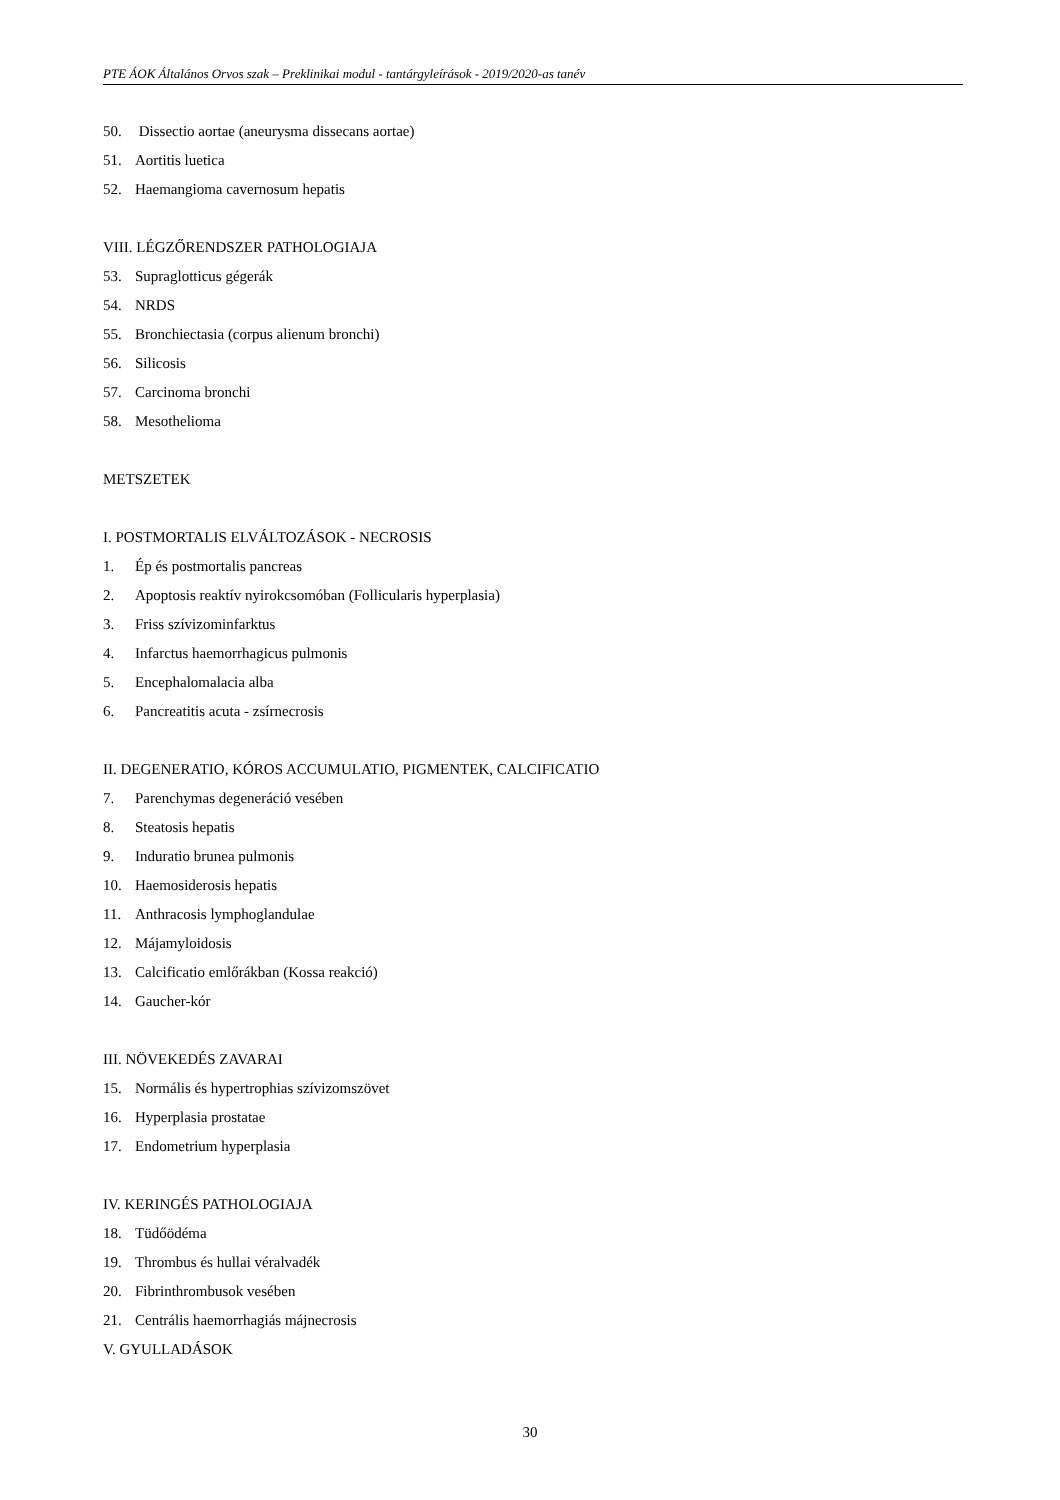PTE ÁOK Általános Orvos szak – Preklinikai modul - tantárgyleírások - 2019/2020-as tanév
50. Dissectio aortae (aneurysma dissecans aortae)
51. Aortitis luetica
52. Haemangioma cavernosum hepatis
VIII. LÉGZŐRENDSZER PATHOLOGIAJA
53. Supraglotticus gégerák
54. NRDS
55. Bronchiectasia (corpus alienum bronchi)
56. Silicosis
57. Carcinoma bronchi
58. Mesothelioma
METSZETEK
I. POSTMORTALIS ELVÁLTOZÁSOK - NECROSIS
1. Ép és postmortalis pancreas
2. Apoptosis reaktív nyirokcsomóban (Follicularis hyperplasia)
3. Friss szívizominfarktus
4. Infarctus haemorrhagicus pulmonis
5. Encephalomalacia alba
6. Pancreatitis acuta - zsírnecrosis
II. DEGENERATIO, KÓROS ACCUMULATIO, PIGMENTEK, CALCIFICATIO
7. Parenchymas degeneráció vesében
8. Steatosis hepatis
9. Induratio brunea pulmonis
10. Haemosiderosis hepatis
11. Anthracosis lymphoglandulae
12. Májamyloidosis
13. Calcificatio emlőrákban (Kossa reakció)
14. Gaucher-kór
III. NÖVEKEDÉS ZAVARAI
15. Normális és hypertrophias szívizomszövet
16. Hyperplasia prostatae
17. Endometrium hyperplasia
IV. KERINGÉS PATHOLOGIAJA
18. Tüdőödéma
19. Thrombus és hullai véralvadék
20. Fibrinthrombusok vesében
21. Centrális haemorrhagiás májnecrosis
V. GYULLADÁSOK
30